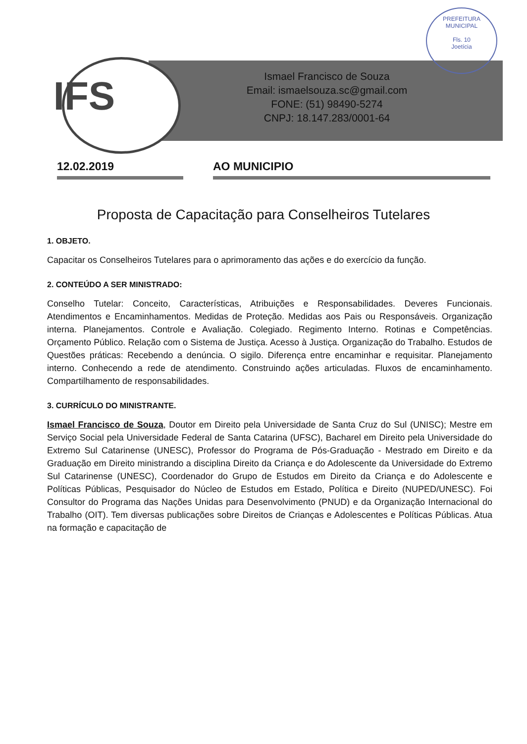PREFEITURA MUNICIPAL
Fls. 10
Joetícia
IFS
Ismael Francisco de Souza
Email: ismaelsouza.sc@gmail.com
FONE: (51) 98490-5274
CNPJ: 18.147.283/0001-64
12.02.2019 AO MUNICIPIO
Proposta de Capacitação para Conselheiros Tutelares
1. OBJETO.
Capacitar os Conselheiros Tutelares para o aprimoramento das ações e do exercício da função.
2. CONTEÚDO A SER MINISTRADO:
Conselho Tutelar: Conceito, Características, Atribuições e Responsabilidades. Deveres Funcionais. Atendimentos e Encaminhamentos. Medidas de Proteção. Medidas aos Pais ou Responsáveis. Organização interna. Planejamentos. Controle e Avaliação. Colegiado. Regimento Interno. Rotinas e Competências. Orçamento Público. Relação com o Sistema de Justiça. Acesso à Justiça. Organização do Trabalho. Estudos de Questões práticas: Recebendo a denúncia. O sigilo. Diferença entre encaminhar e requisitar. Planejamento interno. Conhecendo a rede de atendimento. Construindo ações articuladas. Fluxos de encaminhamento. Compartilhamento de responsabilidades.
3. CURRÍCULO DO MINISTRANTE.
Ismael Francisco de Souza, Doutor em Direito pela Universidade de Santa Cruz do Sul (UNISC); Mestre em Serviço Social pela Universidade Federal de Santa Catarina (UFSC), Bacharel em Direito pela Universidade do Extremo Sul Catarinense (UNESC), Professor do Programa de Pós-Graduação - Mestrado em Direito e da Graduação em Direito ministrando a disciplina Direito da Criança e do Adolescente da Universidade do Extremo Sul Catarinense (UNESC), Coordenador do Grupo de Estudos em Direito da Criança e do Adolescente e Políticas Públicas, Pesquisador do Núcleo de Estudos em Estado, Política e Direito (NUPED/UNESC). Foi Consultor do Programa das Nações Unidas para Desenvolvimento (PNUD) e da Organização Internacional do Trabalho (OIT). Tem diversas publicações sobre Direitos de Crianças e Adolescentes e Políticas Públicas. Atua na formação e capacitação de